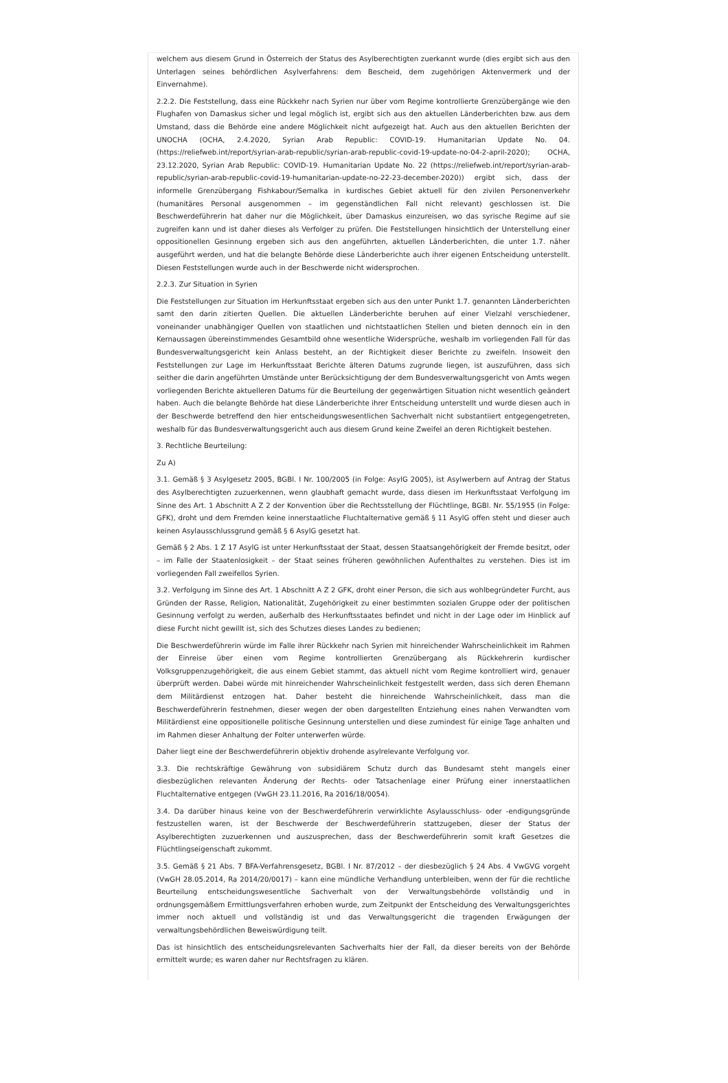welchem aus diesem Grund in Österreich der Status des Asylberechtigten zuerkannt wurde (dies ergibt sich aus den Unterlagen seines behördlichen Asylverfahrens: dem Bescheid, dem zugehörigen Aktenvermerk und der Einvernahme).
2.2.2. Die Feststellung, dass eine Rückkehr nach Syrien nur über vom Regime kontrollierte Grenzübergänge wie den Flughafen von Damaskus sicher und legal möglich ist, ergibt sich aus den aktuellen Länderberichten bzw. aus dem Umstand, dass die Behörde eine andere Möglichkeit nicht aufgezeigt hat. Auch aus den aktuellen Berichten der UNOCHA (OCHA, 2.4.2020, Syrian Arab Republic: COVID-19. Humanitarian Update No. 04. (https://reliefweb.int/report/syrian-arab-republic/syrian-arab-republic-covid-19-update-no-04-2-april-2020); OCHA, 23.12.2020, Syrian Arab Republic: COVID-19. Humanitarian Update No. 22 (https://reliefweb.int/report/syrian-arab-republic/syrian-arab-republic-covid-19-humanitarian-update-no-22-23-december-2020)) ergibt sich, dass der informelle Grenzübergang Fishkabour/Semalka in kurdisches Gebiet aktuell für den zivilen Personenverkehr (humanitäres Personal ausgenommen – im gegenständlichen Fall nicht relevant) geschlossen ist. Die Beschwerdeführerin hat daher nur die Möglichkeit, über Damaskus einzureisen, wo das syrische Regime auf sie zugreifen kann und ist daher dieses als Verfolger zu prüfen. Die Feststellungen hinsichtlich der Unterstellung einer oppositionellen Gesinnung ergeben sich aus den angeführten, aktuellen Länderberichten, die unter 1.7. näher ausgeführt werden, und hat die belangte Behörde diese Länderberichte auch ihrer eigenen Entscheidung unterstellt. Diesen Feststellungen wurde auch in der Beschwerde nicht widersprochen.
2.2.3. Zur Situation in Syrien
Die Feststellungen zur Situation im Herkunftsstaat ergeben sich aus den unter Punkt 1.7. genannten Länderberichten samt den darin zitierten Quellen. Die aktuellen Länderberichte beruhen auf einer Vielzahl verschiedener, voneinander unabhängiger Quellen von staatlichen und nichtstaatlichen Stellen und bieten dennoch ein in den Kernaussagen übereinstimmendes Gesamtbild ohne wesentliche Widersprüche, weshalb im vorliegenden Fall für das Bundesverwaltungsgericht kein Anlass besteht, an der Richtigkeit dieser Berichte zu zweifeln. Insoweit den Feststellungen zur Lage im Herkunftsstaat Berichte älteren Datums zugrunde liegen, ist auszuführen, dass sich seither die darin angeführten Umstände unter Berücksichtigung der dem Bundesverwaltungsgericht von Amts wegen vorliegenden Berichte aktuelleren Datums für die Beurteilung der gegenwärtigen Situation nicht wesentlich geändert haben. Auch die belangte Behörde hat diese Länderberichte ihrer Entscheidung unterstellt und wurde diesen auch in der Beschwerde betreffend den hier entscheidungswesentlichen Sachverhalt nicht substantiiert entgegengetreten, weshalb für das Bundesverwaltungsgericht auch aus diesem Grund keine Zweifel an deren Richtigkeit bestehen.
3. Rechtliche Beurteilung:
Zu A)
3.1. Gemäß § 3 Asylgesetz 2005, BGBl. I Nr. 100/2005 (in Folge: AsylG 2005), ist Asylwerbern auf Antrag der Status des Asylberechtigten zuzuerkennen, wenn glaubhaft gemacht wurde, dass diesen im Herkunftsstaat Verfolgung im Sinne des Art. 1 Abschnitt A Z 2 der Konvention über die Rechtsstellung der Flüchtlinge, BGBl. Nr. 55/1955 (in Folge: GFK), droht und dem Fremden keine innerstaatliche Fluchtalternative gemäß § 11 AsylG offen steht und dieser auch keinen Asylausschlussgrund gemäß § 6 AsylG gesetzt hat.
Gemäß § 2 Abs. 1 Z 17 AsylG ist unter Herkunftsstaat der Staat, dessen Staatsangehörigkeit der Fremde besitzt, oder – im Falle der Staatenlosigkeit – der Staat seines früheren gewöhnlichen Aufenthaltes zu verstehen. Dies ist im vorliegenden Fall zweifellos Syrien.
3.2. Verfolgung im Sinne des Art. 1 Abschnitt A Z 2 GFK, droht einer Person, die sich aus wohlbegründeter Furcht, aus Gründen der Rasse, Religion, Nationalität, Zugehörigkeit zu einer bestimmten sozialen Gruppe oder der politischen Gesinnung verfolgt zu werden, außerhalb des Herkunftsstaates befindet und nicht in der Lage oder im Hinblick auf diese Furcht nicht gewillt ist, sich des Schutzes dieses Landes zu bedienen;
Die Beschwerdeführerin würde im Falle ihrer Rückkehr nach Syrien mit hinreichender Wahrscheinlichkeit im Rahmen der Einreise über einen vom Regime kontrollierten Grenzübergang als Rückkehrerin kurdischer Volksgruppenzugehörigkeit, die aus einem Gebiet stammt, das aktuell nicht vom Regime kontrolliert wird, genauer überprüft werden. Dabei würde mit hinreichender Wahrscheinlichkeit festgestellt werden, dass sich deren Ehemann dem Militärdienst entzogen hat. Daher besteht die hinreichende Wahrscheinlichkeit, dass man die Beschwerdeführerin festnehmen, dieser wegen der oben dargestellten Entziehung eines nahen Verwandten vom Militärdienst eine oppositionelle politische Gesinnung unterstellen und diese zumindest für einige Tage anhalten und im Rahmen dieser Anhaltung der Folter unterwerfen würde.
Daher liegt eine der Beschwerdeführerin objektiv drohende asylrelevante Verfolgung vor.
3.3. Die rechtskräftige Gewährung von subsidiärem Schutz durch das Bundesamt steht mangels einer diesbezüglichen relevanten Änderung der Rechts- oder Tatsachenlage einer Prüfung einer innerstaatlichen Fluchtalternative entgegen (VwGH 23.11.2016, Ra 2016/18/0054).
3.4. Da darüber hinaus keine von der Beschwerdeführerin verwirklichte Asylausschluss- oder -endigungsgründe festzustellen waren, ist der Beschwerde der Beschwerdeführerin stattzugeben, dieser der Status der Asylberechtigten zuzuerkennen und auszusprechen, dass der Beschwerdeführerin somit kraft Gesetzes die Flüchtlingseigenschaft zukommt.
3.5. Gemäß § 21 Abs. 7 BFA-Verfahrensgesetz, BGBl. I Nr. 87/2012 – der diesbezüglich § 24 Abs. 4 VwGVG vorgeht (VwGH 28.05.2014, Ra 2014/20/0017) – kann eine mündliche Verhandlung unterbleiben, wenn der für die rechtliche Beurteilung entscheidungswesentliche Sachverhalt von der Verwaltungsbehörde vollständig und in ordnungsgemäßem Ermittlungsverfahren erhoben wurde, zum Zeitpunkt der Entscheidung des Verwaltungsgerichtes immer noch aktuell und vollständig ist und das Verwaltungsgericht die tragenden Erwägungen der verwaltungsbehördlichen Beweiswürdigung teilt.
Das ist hinsichtlich des entscheidungsrelevanten Sachverhalts hier der Fall, da dieser bereits von der Behörde ermittelt wurde; es waren daher nur Rechtsfragen zu klären.